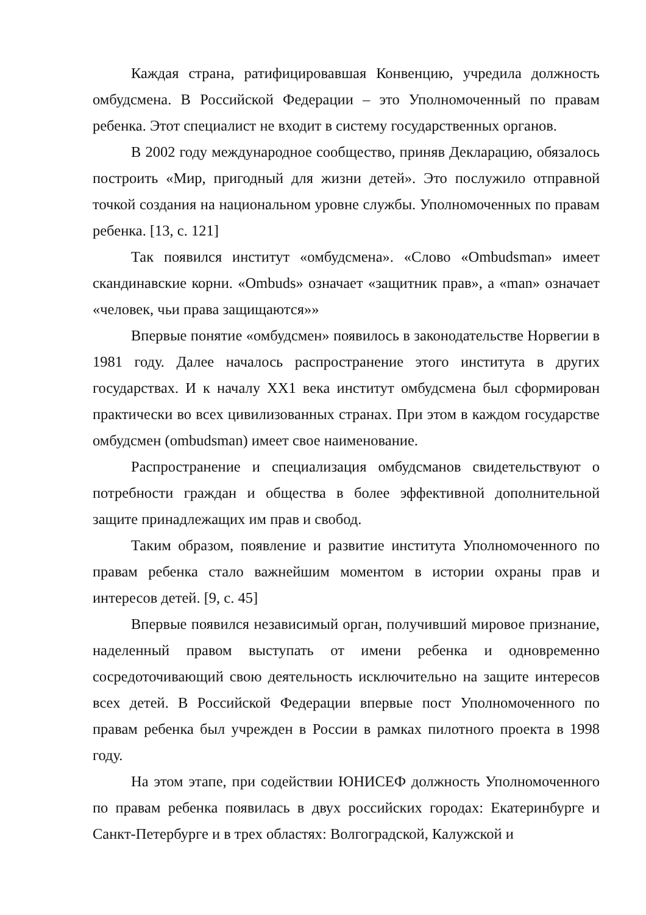Каждая страна, ратифицировавшая Конвенцию, учредила должность омбудсмена. В Российской Федерации – это Уполномоченный по правам ребенка. Этот специалист не входит в систему государственных органов.
В 2002 году международное сообщество, приняв Декларацию, обязалось построить «Мир, пригодный для жизни детей». Это послужило отправной точкой создания на национальном уровне службы. Уполномоченных по правам ребенка. [13, с. 121]
Так появился институт «омбудсмена». «Слово «Ombudsman» имеет скандинавские корни. «Ombuds» означает «защитник прав», а «man» означает «человек, чьи права защищаются»»
Впервые понятие «омбудсмен» появилось в законодательстве Норвегии в 1981 году. Далее началось распространение этого института в других государствах. И к началу XX1 века институт омбудсмена был сформирован практически во всех цивилизованных странах. При этом в каждом государстве омбудсмен (ombudsman) имеет свое наименование.
Распространение и специализация омбудсманов свидетельствуют о потребности граждан и общества в более эффективной дополнительной защите принадлежащих им прав и свобод.
Таким образом, появление и развитие института Уполномоченного по правам ребенка стало важнейшим моментом в истории охраны прав и интересов детей. [9, с. 45]
Впервые появился независимый орган, получивший мировое признание, наделенный правом выступать от имени ребенка и одновременно сосредоточивающий свою деятельность исключительно на защите интересов всех детей. В Российской Федерации впервые пост Уполномоченного по правам ребенка был учрежден в России в рамках пилотного проекта в 1998 году.
На этом этапе, при содействии ЮНИСЕФ должность Уполномоченного по правам ребенка появилась в двух российских городах: Екатеринбурге и Санкт-Петербурге и в трех областях: Волгоградской, Калужской и